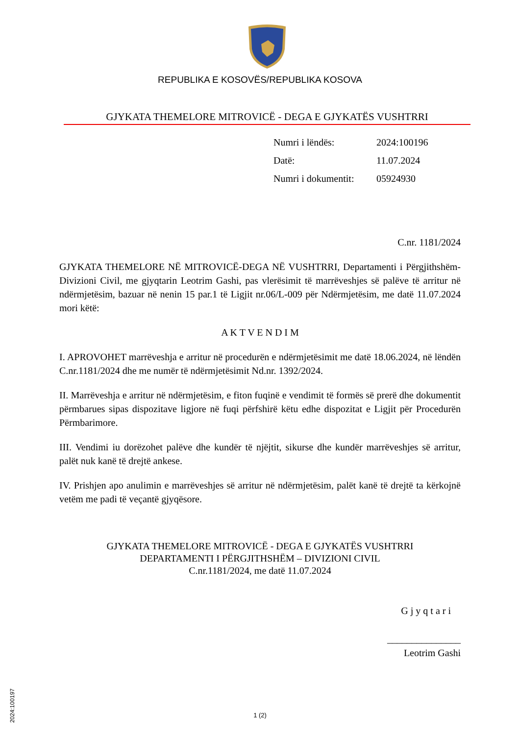REPUBLIKA E KOSOVËS/REPUBLIKA KOSOVA
GJYKATA THEMELORE MITROVICË - DEGA E GJYKATËS VUSHTRRI
| Numri i lëndës: | 2024:100196 |
| Datë: | 11.07.2024 |
| Numri i dokumentit: | 05924930 |
C.nr. 1181/2024
GJYKATA THEMELORE NË MITROVICË-DEGA NË VUSHTRRI, Departamenti i Përgjithshëm-Divizioni Civil, me gjyqtarin Leotrim Gashi, pas vlerësimit të marrëveshjes së palëve të arritur në ndërmjetësim, bazuar në nenin 15 par.1 të Ligjit nr.06/L-009 për Ndërmjetësim, me datë 11.07.2024 mori këtë:
A K T V E N D I M
I. APROVOHET marrëveshja e arritur në procedurën e ndërmjetësimit me datë 18.06.2024, në lëndën C.nr.1181/2024 dhe me numër të ndërmjetësimit Nd.nr. 1392/2024.
II. Marrëveshja e arritur në ndërmjetësim, e fiton fuqinë e vendimit të formës së prerë dhe dokumentit përmbarues sipas dispozitave ligjore në fuqi përfshirë këtu edhe dispozitat e Ligjit për Procedurën Përmbarimore.
III. Vendimi iu dorëzohet palëve dhe kundër të njëjtit, sikurse dhe kundër marrëveshjes së arritur, palët nuk kanë të drejtë ankese.
IV. Prishjen apo anulimin e marrëveshjes së arritur në ndërmjetësim, palët kanë të drejtë ta kërkojnë vetëm me padi të veçantë gjyqësore.
GJYKATA THEMELORE MITROVICË - DEGA E GJYKATËS VUSHTRRI
DEPARTAMENTI I PËRGJITHSHËM – DIVIZIONI CIVIL
C.nr.1181/2024, me datë 11.07.2024
G j y q t a r i
_______________
Leotrim Gashi
2024:100197
1 (2)